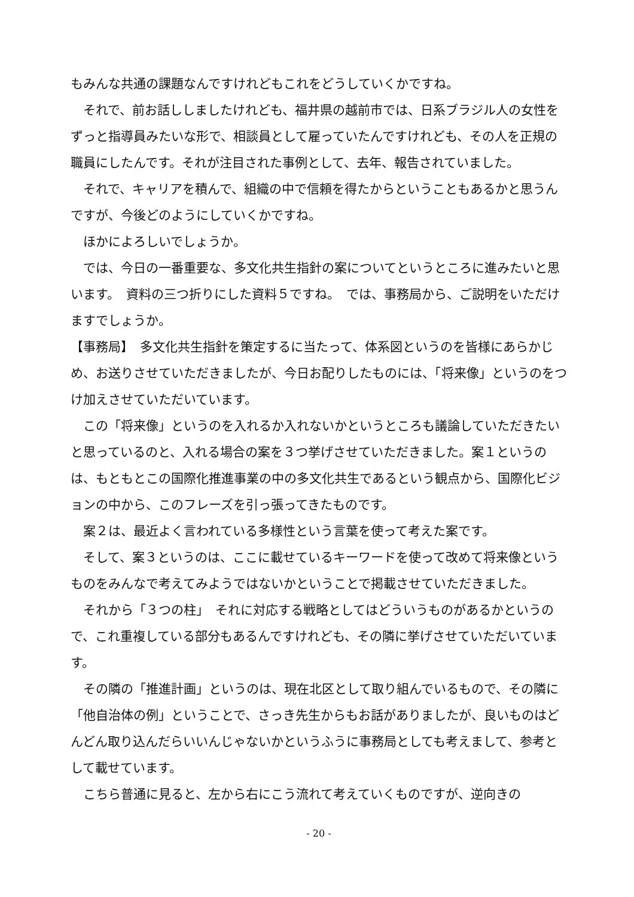もみんな共通の課題なんですけれどもこれをどうしていくかですね。
それで、前お話ししましたけれども、福井県の越前市では、日系ブラジル人の女性をずっと指導員みたいな形で、相談員として雇っていたんですけれども、その人を正規の職員にしたんです。それが注目された事例として、去年、報告されていました。
それで、キャリアを積んで、組織の中で信頼を得たからということもあるかと思うんですが、今後どのようにしていくかですね。
ほかによろしいでしょうか。
では、今日の一番重要な、多文化共生指針の案についてというところに進みたいと思います。　資料の三つ折りにした資料５ですね。　では、事務局から、ご説明をいただけますでしょうか。
【事務局】　多文化共生指針を策定するに当たって、体系図というのを皆様にあらかじめ、お送りさせていただきましたが、今日お配りしたものには、「将来像」というのをつけ加えさせていただいています。
この「将来像」というのを入れるか入れないかというところも議論していただきたいと思っているのと、入れる場合の案を３つ挙げさせていただきました。案１というのは、もともとこの国際化推進事業の中の多文化共生であるという観点から、国際化ビジョンの中から、このフレーズを引っ張ってきたものです。
案２は、最近よく言われている多様性という言葉を使って考えた案です。
そして、案３というのは、ここに載せているキーワードを使って改めて将来像というものをみんなで考えてみようではないかということで掲載させていただきました。
それから「３つの柱」　それに対応する戦略としてはどういうものがあるかというので、これ重複している部分もあるんですけれども、その隣に挙げさせていただいています。
その隣の「推進計画」というのは、現在北区として取り組んでいるもので、その隣に「他自治体の例」ということで、さっき先生からもお話がありましたが、良いものはどんどん取り込んだらいいんじゃないかというふうに事務局としても考えまして、参考として載せています。
こちら普通に見ると、左から右にこう流れて考えていくものですが、逆向きの
- 20 -